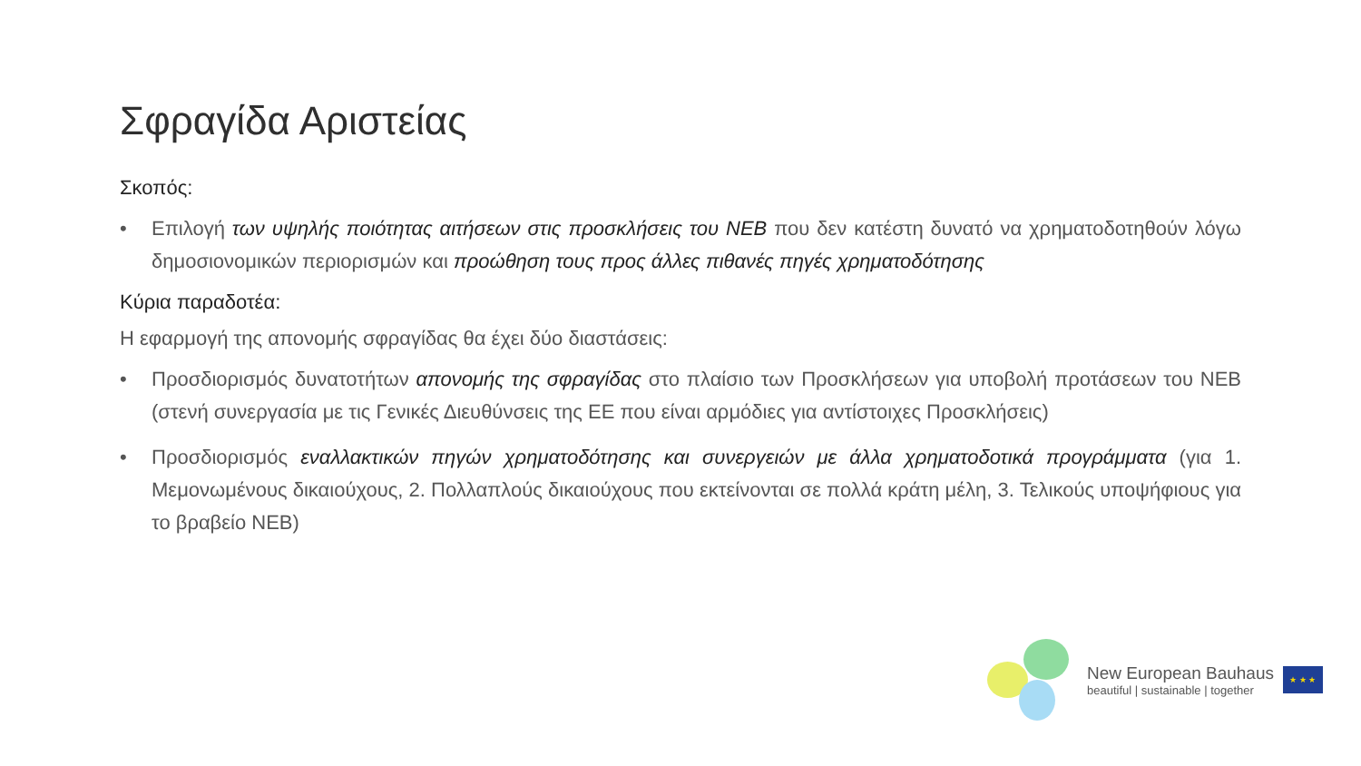Σφραγίδα Αριστείας
Σκοπός:
• Επιλογή των υψηλής ποιότητας αιτήσεων στις προσκλήσεις του NEB που δεν κατέστη δυνατό να χρηματοδοτηθούν λόγω δημοσιονομικών περιορισμών και προώθηση τους προς άλλες πιθανές πηγές χρηματοδότησης
Κύρια παραδοτέα:
Η εφαρμογή της απονομής σφραγίδας θα έχει δύο διαστάσεις:
• Προσδιορισμός δυνατοτήτων απονομής της σφραγίδας στο πλαίσιο των Προσκλήσεων για υποβολή προτάσεων του NEB (στενή συνεργασία με τις Γενικές Διευθύνσεις της ΕΕ που είναι αρμόδιες για αντίστοιχες Προσκλήσεις)
• Προσδιορισμός εναλλακτικών πηγών χρηματοδότησης και συνεργειών με άλλα χρηματοδοτικά προγράμματα (για 1. Μεμονωμένους δικαιούχους, 2. Πολλαπλούς δικαιούχους που εκτείνονται σε πολλά κράτη μέλη, 3. Τελικούς υποψήφιους για το βραβείο NEB)
New European Bauhaus
beautiful | sustainable | together
★ ★ ★